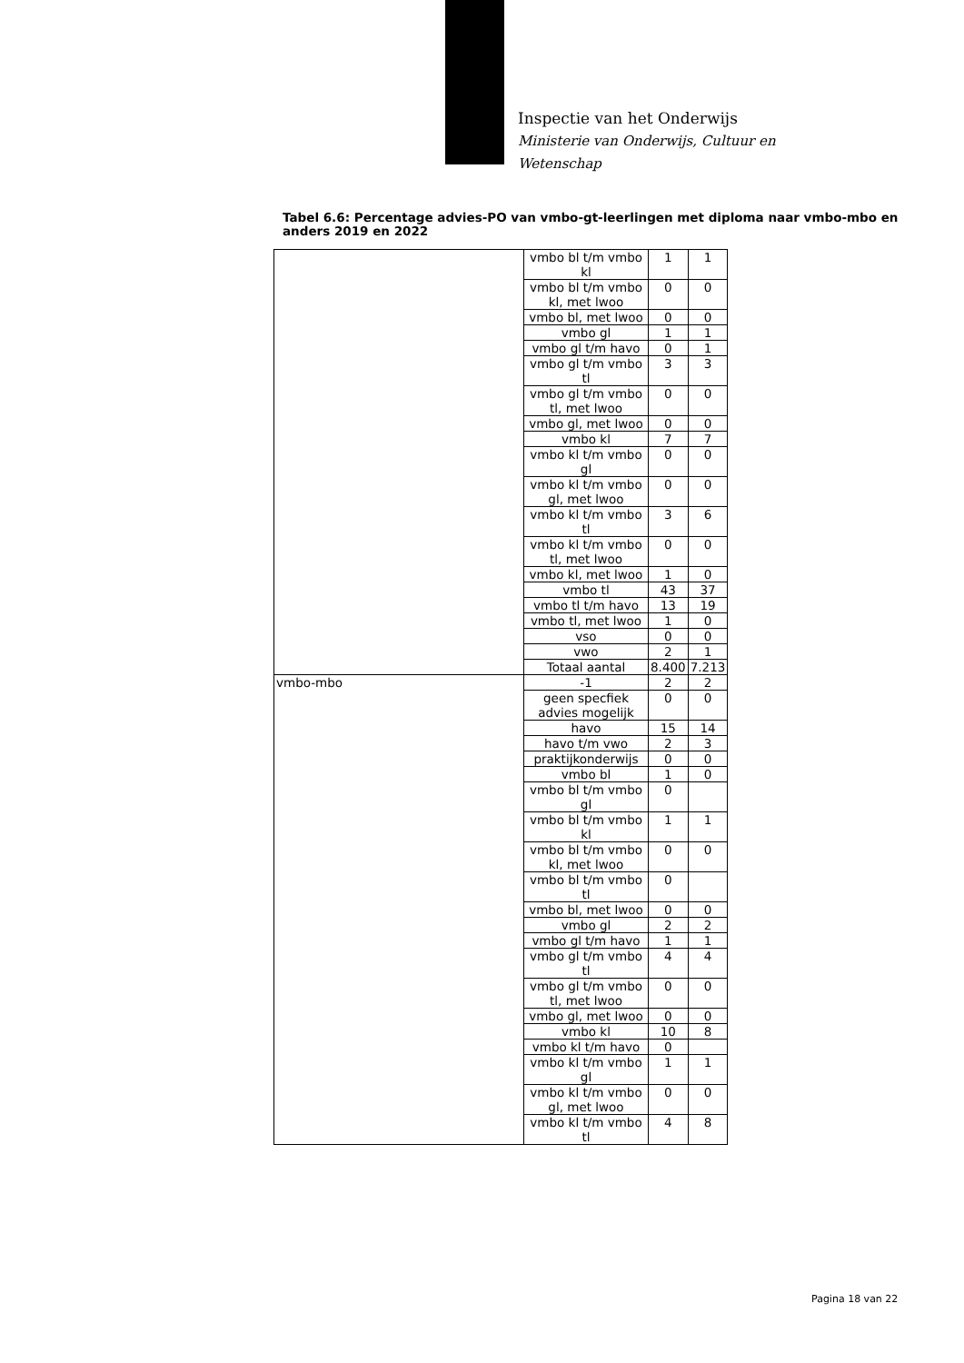Inspectie van het Onderwijs
Ministerie van Onderwijs, Cultuur en
Wetenschap
Tabel 6.6: Percentage advies-PO van vmbo-gt-leerlingen met diploma naar vmbo-mbo en anders 2019 en 2022
| | vmbo bl t/m vmbo kl | 1 | 1 |
| | vmbo bl t/m vmbo kl, met lwoo | 0 | 0 |
| | vmbo bl, met lwoo | 0 | 0 |
| | vmbo gl | 1 | 1 |
| | vmbo gl t/m havo | 0 | 1 |
| | vmbo gl t/m vmbo tl | 3 | 3 |
| | vmbo gl t/m vmbo tl, met lwoo | 0 | 0 |
| | vmbo gl, met lwoo | 0 | 0 |
| | vmbo kl | 7 | 7 |
| | vmbo kl t/m vmbo gl | 0 | 0 |
| | vmbo kl t/m vmbo gl, met lwoo | 0 | 0 |
| | vmbo kl t/m vmbo tl | 3 | 6 |
| | vmbo kl t/m vmbo tl, met lwoo | 0 | 0 |
| | vmbo kl, met lwoo | 1 | 0 |
| | vmbo tl | 43 | 37 |
| | vmbo tl t/m havo | 13 | 19 |
| | vmbo tl, met lwoo | 1 | 0 |
| | vso | 0 | 0 |
| | vwo | 2 | 1 |
| | Totaal aantal | 8.400 | 7.213 |
| vmbo-mbo | -1 | 2 | 2 |
| | geen specfiek advies mogelijk | 0 | 0 |
| | havo | 15 | 14 |
| | havo t/m vwo | 2 | 3 |
| | praktijkonderwijs | 0 | 0 |
| | vmbo bl | 1 | 0 |
| | vmbo bl t/m vmbo gl | 0 | |
| | vmbo bl t/m vmbo kl | 1 | 1 |
| | vmbo bl t/m vmbo kl, met lwoo | 0 | 0 |
| | vmbo bl t/m vmbo tl | 0 | |
| | vmbo bl, met lwoo | 0 | 0 |
| | vmbo gl | 2 | 2 |
| | vmbo gl t/m havo | 1 | 1 |
| | vmbo gl t/m vmbo tl | 4 | 4 |
| | vmbo gl t/m vmbo tl, met lwoo | 0 | 0 |
| | vmbo gl, met lwoo | 0 | 0 |
| | vmbo kl | 10 | 8 |
| | vmbo kl t/m havo | 0 | |
| | vmbo kl t/m vmbo gl | 1 | 1 |
| | vmbo kl t/m vmbo gl, met lwoo | 0 | 0 |
| | vmbo kl t/m vmbo tl | 4 | 8 |
Pagina 18 van 22